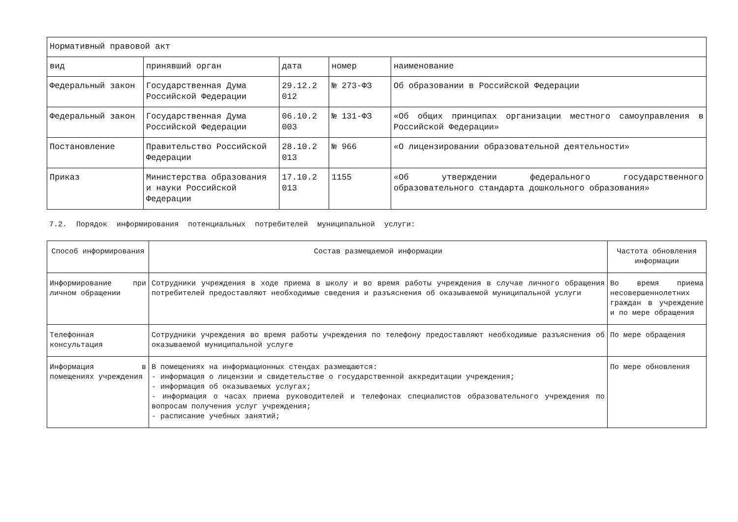| Нормативный правовой акт | | | | |
| --- | --- | --- | --- | --- |
| вид | принявший орган | дата | номер | наименование |
| Федеральный закон | Государственная Дума Российской Федерации | 29.12.2 012 | № 273-ФЗ | Об образовании в Российской Федерации |
| Федеральный закон | Государственная Дума Российской Федерации | 06.10.2 003 | № 131-ФЗ | «Об общих принципах организации местного самоуправления в Российской Федерации» |
| Постановление | Правительство Российской Федерации | 28.10.2 013 | № 966 | «О лицензировании образовательной деятельности» |
| Приказ | Министерства образования и науки Российской Федерации | 17.10.2 013 | 1155 | «Об утверждении федерального государственного образовательного стандарта дошкольного образования» |
7.2. Порядок информирования потенциальных потребителей муниципальной услуги:
| Способ информирования | Состав размещаемой информации | Частота обновления информации |
| --- | --- | --- |
| Информирование при личном обращении | Сотрудники учреждения в ходе приема в школу и во время работы учреждения в случае личного обращения потребителей предоставляют необходимые сведения и разъяснения об оказываемой муниципальной услуги | Во время приема несовершеннолетних граждан в учреждение и по мере обращения |
| Телефонная консультация | Сотрудники учреждения во время работы учреждения по телефону предоставляют необходимые разъяснения об оказываемой муниципальной услуге | По мере обращения |
| Информация в помещениях учреждения | В помещениях на информационных стендах размещаются: - информация о лицензии и свидетельстве о государственной аккредитации учреждения; - информация об оказываемых услугах; - информация о часах приема руководителей и телефонах специалистов образовательного учреждения по вопросам получения услуг учреждения; - расписание учебных занятий; | По мере обновления |